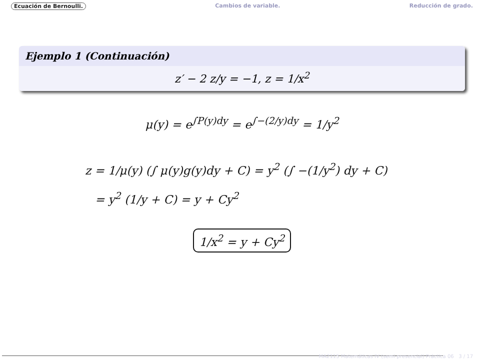Ecuación de Bernoulli. Cambios de variable. Reducción de grado.
Ejemplo 1 (Continuación)
z′ − 2 z/y = −1, z = 1/x<sup>2</sup>
μ(y) = e<sup>∫P(y)dy</sup> = e<sup>∫−(2/y)dy</sup> = 1/y<sup>2</sup>
z = 1/μ(y) (∫ μ(y)g(y)dy + C) = y<sup>2</sup> (∫ −(1/y<sup>2</sup>) dy + C)
= y<sup>2</sup> (1/y + C) = y + Cy<sup>2</sup>
1/x<sup>2</sup> = y + Cy<sup>2</sup>
MA2115 Matemáticas IV (semi-presencial) Práctica 06 3 / 17